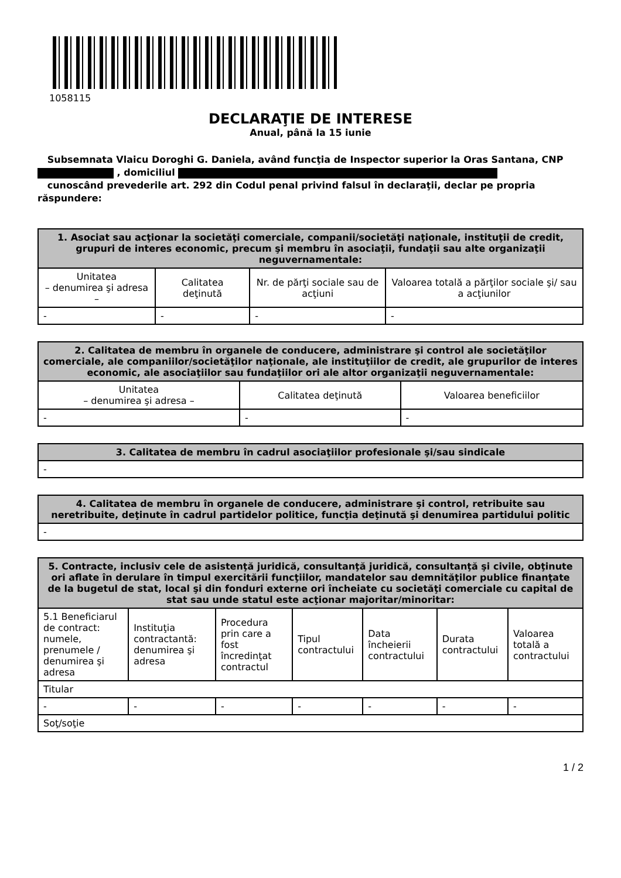1058115
DECLARAŢIE DE INTERESE
Anual, până la 15 iunie
Subsemnata Vlaicu Doroghi G. Daniela, având funcţia de Inspector superior la Oras Santana, CNP
, domiciliul
cunoscând prevederile art. 292 din Codul penal privind falsul în declaraţii, declar pe propria răspundere:
| 1. Asociat sau acţionar la societăţi comerciale, companii/societăţi naţionale, instituţii de credit, grupuri de interes economic, precum şi membru în asociaţii, fundaţii sau alte organizaţii neguvernamentale: | | | |
| --- | --- | --- | --- |
| Unitatea – denumirea şi adresa – | Calitatea deţinută | Nr. de părţi sociale sau de acţiuni | Valoarea totală a părţilor sociale şi/ sau a acţiunilor |
| - | - | - | - |
| 2. Calitatea de membru în organele de conducere, administrare şi control ale societăţilor comerciale, ale companiilor/societăţilor naţionale, ale instituţiilor de credit, ale grupurilor de interes economic, ale asociaţiilor sau fundaţiilor ori ale altor organizaţii neguvernamentale: | | |
| --- | --- | --- |
| Unitatea – denumirea şi adresa – | Calitatea deţinută | Valoarea beneficiilor |
| - | - | - |
| 3. Calitatea de membru în cadrul asociaţiilor profesionale şi/sau sindicale |
| --- |
| - |
| 4. Calitatea de membru în organele de conducere, administrare şi control, retribuite sau neretribuite, deţinute în cadrul partidelor politice, funcţia deţinută şi denumirea partidului politic |
| --- |
| - |
| 5. Contracte, inclusiv cele de asistenţă juridică, consultanţă juridică, consultanţă şi civile, obţinute ori aflate în derulare în timpul exercitării funcţiilor, mandatelor sau demnităţilor publice finanţate de la bugetul de stat, local şi din fonduri externe ori încheiate cu societăţi comerciale cu capital de stat sau unde statul este acţionar majoritar/minoritar: | | | | | | |
| --- | --- | --- | --- | --- | --- | --- |
| 5.1 Beneficiarul de contract: numele, prenumele / denumirea şi adresa | Instituţia contractantă: denumirea şi adresa | Procedura prin care a fost încredinţat contractul | Tipul contractului | Data încheierii contractului | Durata contractului | Valoarea totală a contractului |
| Titular | | | | | | |
| - | - | - | - | - | - | - |
| Soţ/soţie | | | | | | |
1 / 2